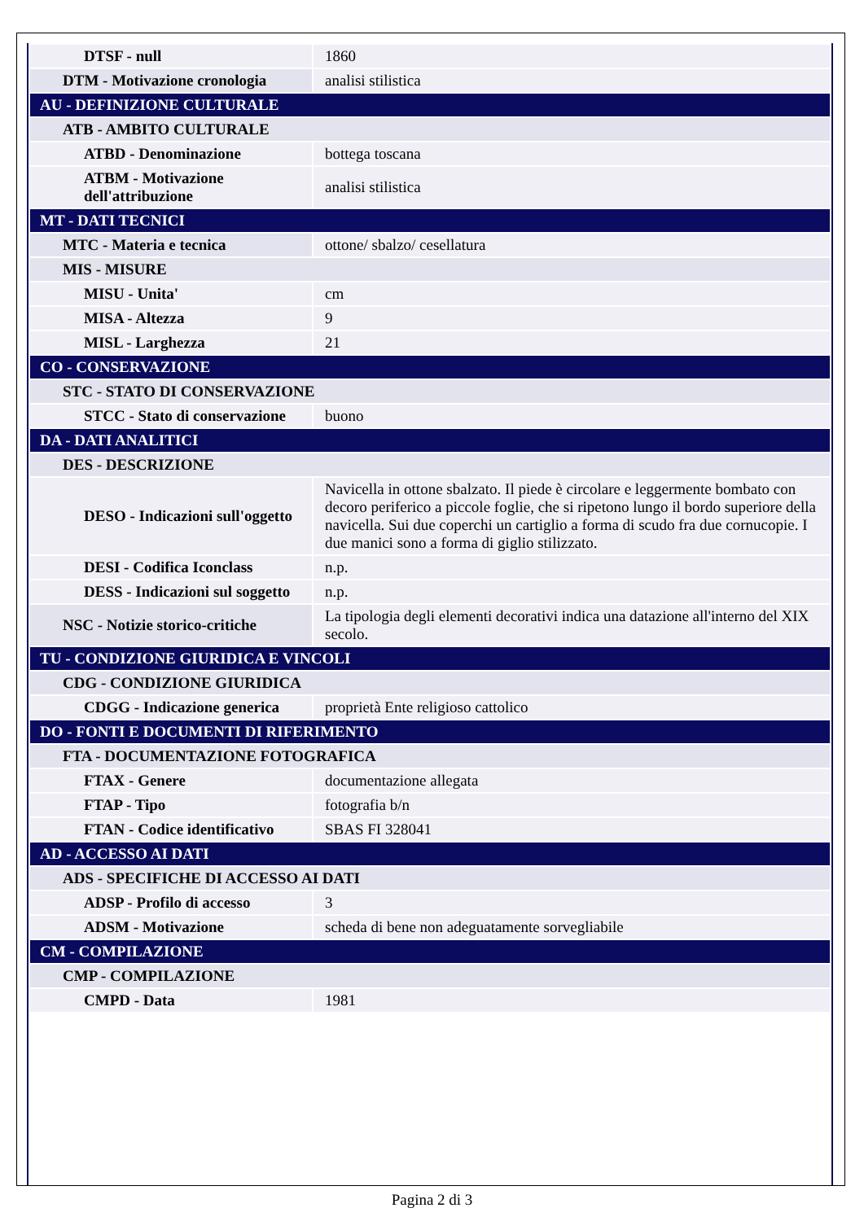| DTSF - null | 1860 |
| DTM - Motivazione cronologia | analisi stilistica |
| AU - DEFINIZIONE CULTURALE | |
| ATB - AMBITO CULTURALE | |
| ATBD - Denominazione | bottega toscana |
| ATBM - Motivazione dell'attribuzione | analisi stilistica |
| MT - DATI TECNICI | |
| MTC - Materia e tecnica | ottone/ sbalzo/ cesellatura |
| MIS - MISURE | |
| MISU - Unita' | cm |
| MISA - Altezza | 9 |
| MISL - Larghezza | 21 |
| CO - CONSERVAZIONE | |
| STC - STATO DI CONSERVAZIONE | |
| STCC - Stato di conservazione | buono |
| DA - DATI ANALITICI | |
| DES - DESCRIZIONE | |
| DESO - Indicazioni sull'oggetto | Navicella in ottone sbalzato. Il piede è circolare e leggermente bombato con decoro periferico a piccole foglie, che si ripetono lungo il bordo superiore della navicella. Sui due coperchi un cartiglio a forma di scudo fra due cornucopie. I due manici sono a forma di giglio stilizzato. |
| DESI - Codifica Iconclass | n.p. |
| DESS - Indicazioni sul soggetto | n.p. |
| NSC - Notizie storico-critiche | La tipologia degli elementi decorativi indica una datazione all'interno del XIX secolo. |
| TU - CONDIZIONE GIURIDICA E VINCOLI | |
| CDG - CONDIZIONE GIURIDICA | |
| CDGG - Indicazione generica | proprietà Ente religioso cattolico |
| DO - FONTI E DOCUMENTI DI RIFERIMENTO | |
| FTA - DOCUMENTAZIONE FOTOGRAFICA | |
| FTAX - Genere | documentazione allegata |
| FTAP - Tipo | fotografia b/n |
| FTAN - Codice identificativo | SBAS FI 328041 |
| AD - ACCESSO AI DATI | |
| ADS - SPECIFICHE DI ACCESSO AI DATI | |
| ADSP - Profilo di accesso | 3 |
| ADSM - Motivazione | scheda di bene non adeguatamente sorvegliabile |
| CM - COMPILAZIONE | |
| CMP - COMPILAZIONE | |
| CMPD - Data | 1981 |
Pagina 2 di 3